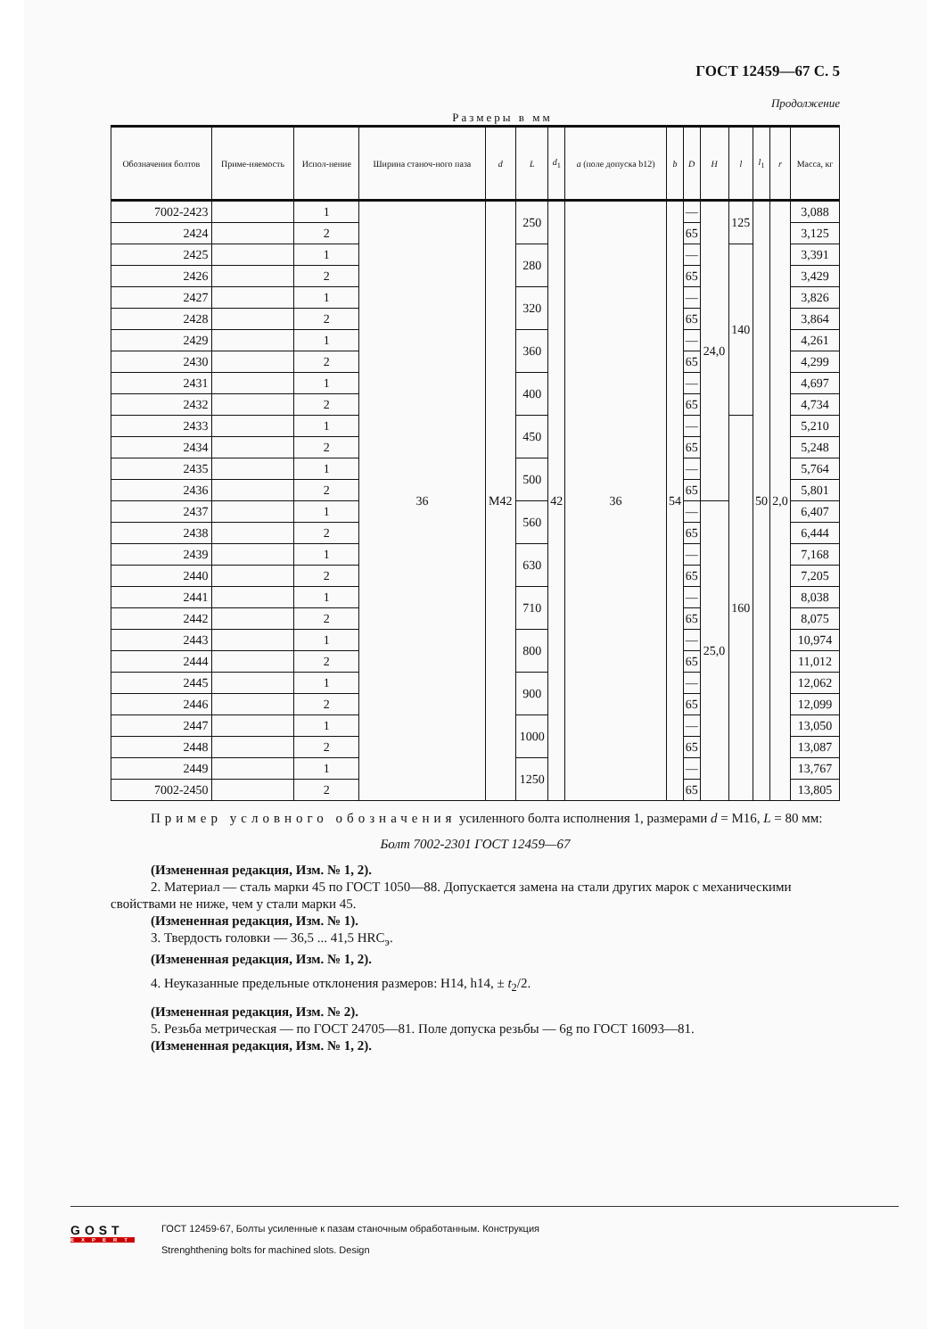ГОСТ 12459—67 С. 5
Продолжение
Размеры в мм
| Обозначения болтов | Приме-няемость | Испол-нение | Ширина станоч-ного паза | d | L | d<sub>1</sub> | a (поле допуска b12) | b | D | H | l | l<sub>1</sub> | r | Масса, кг |
| --- | --- | --- | --- | --- | --- | --- | --- | --- | --- | --- | --- | --- | --- | --- |
| 7002-2423 | | 1 | 36 | M42 | 250 | 42 | 36 | 54 | — | 24,0 | 125 | 50 | 2,0 | 3,088 |
| 2424 | | 2 | | | | | | | 65 | | | | | 3,125 |
| 2425 | | 1 | | | 280 | | | | — | | 140 | | | 3,391 |
| 2426 | | 2 | | | | | | | 65 | | | | | 3,429 |
| 2427 | | 1 | | | 320 | | | | — | | | | | 3,826 |
| 2428 | | 2 | | | | | | | 65 | | | | | 3,864 |
| 2429 | | 1 | | | 360 | | | | — | | | | | 4,261 |
| 2430 | | 2 | | | | | | | 65 | | | | | 4,299 |
| 2431 | | 1 | | | 400 | | | | — | | | | | 4,697 |
| 2432 | | 2 | | | | | | | 65 | | | | | 4,734 |
| 2433 | | 1 | | | 450 | | | | — | | 160 | | | 5,210 |
| 2434 | | 2 | | | | | | | 65 | | | | | 5,248 |
| 2435 | | 1 | | | 500 | | | | — | | | | | 5,764 |
| 2436 | | 2 | | | | | | | 65 | | | | | 5,801 |
| 2437 | | 1 | | | 560 | | | | — | 25,0 | | | | 6,407 |
| 2438 | | 2 | | | | | | | 65 | | | | | 6,444 |
| 2439 | | 1 | | | 630 | | | | — | | | | | 7,168 |
| 2440 | | 2 | | | | | | | 65 | | | | | 7,205 |
| 2441 | | 1 | | | 710 | | | | — | | | | | 8,038 |
| 2442 | | 2 | | | | | | | 65 | | | | | 8,075 |
| 2443 | | 1 | | | 800 | | | | — | | | | | 10,974 |
| 2444 | | 2 | | | | | | | 65 | | | | | 11,012 |
| 2445 | | 1 | | | 900 | | | | — | | | | | 12,062 |
| 2446 | | 2 | | | | | | | 65 | | | | | 12,099 |
| 2447 | | 1 | | | 1000 | | | | — | | | | | 13,050 |
| 2448 | | 2 | | | | | | | 65 | | | | | 13,087 |
| 2449 | | 1 | | | 1250 | | | | — | | | | | 13,767 |
| 7002-2450 | | 2 | | | | | | | 65 | | | | | 13,805 |
Пример условного обозначения усиленного болта исполнения 1, размерами d = M16, L = 80 мм:
Болт 7002-2301 ГОСТ 12459—67
(Измененная редакция, Изм. № 1, 2).
2. Материал — сталь марки 45 по ГОСТ 1050—88. Допускается замена на стали других марок с механическими свойствами не ниже, чем у стали марки 45.
(Измененная редакция, Изм. № 1).
3. Твердость головки — 36,5 ... 41,5 HRC<sub>э</sub>.
(Измененная редакция, Изм. № 1, 2).
4. Неуказанные предельные отклонения размеров: H14, h14, ± t<sub>2</sub>/2.
(Измененная редакция, Изм. № 2).
5. Резьба метрическая — по ГОСТ 24705—81. Поле допуска резьбы — 6g по ГОСТ 16093—81.
(Измененная редакция, Изм. № 1, 2).
GOST
EXPERT
ГОСТ 12459-67, Болты усиленные к пазам станочным обработанным. Конструкция
Strenghthening bolts for machined slots. Design